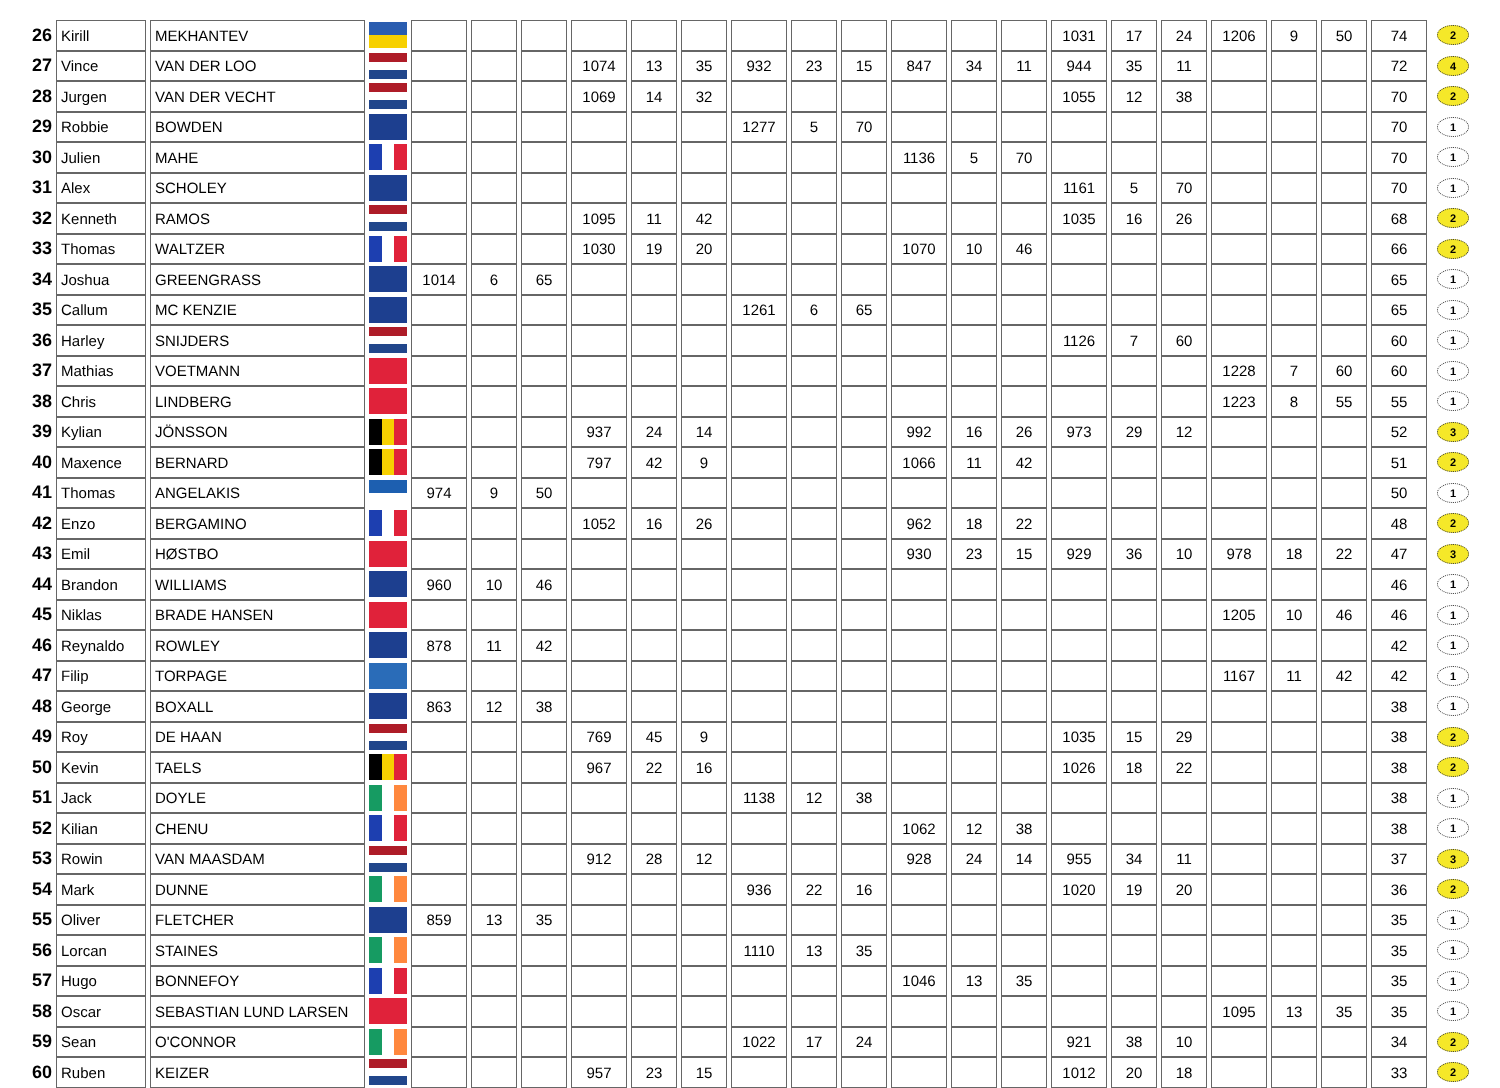| 26 | Kirill | MEKHANTEV | | | | | | | | | | | | | | 1031 | 17 | 24 | 1206 | 9 | 50 | 74 | 2 |
| 27 | Vince | VAN DER LOO | | | | | 1074 | 13 | 35 | 932 | 23 | 15 | 847 | 34 | 11 | 944 | 35 | 11 | | | | 72 | 4 |
| 28 | Jurgen | VAN DER VECHT | | | | | 1069 | 14 | 32 | | | | | | | 1055 | 12 | 38 | | | | 70 | 2 |
| 29 | Robbie | BOWDEN | | | | | | | | 1277 | 5 | 70 | | | | | | | | | | 70 | 1 |
| 30 | Julien | MAHE | | | | | | | | | | | 1136 | 5 | 70 | | | | | | | 70 | 1 |
| 31 | Alex | SCHOLEY | | | | | | | | | | | | | | 1161 | 5 | 70 | | | | 70 | 1 |
| 32 | Kenneth | RAMOS | | | | | 1095 | 11 | 42 | | | | | | | 1035 | 16 | 26 | | | | 68 | 2 |
| 33 | Thomas | WALTZER | | | | | 1030 | 19 | 20 | | | | 1070 | 10 | 46 | | | | | | | 66 | 2 |
| 34 | Joshua | GREENGRASS | | 1014 | 6 | 65 | | | | | | | | | | | | | | | | 65 | 1 |
| 35 | Callum | MC KENZIE | | | | | | | | 1261 | 6 | 65 | | | | | | | | | | 65 | 1 |
| 36 | Harley | SNIJDERS | | | | | | | | | | | | | | 1126 | 7 | 60 | | | | 60 | 1 |
| 37 | Mathias | VOETMANN | | | | | | | | | | | | | | | | | 1228 | 7 | 60 | 60 | 1 |
| 38 | Chris | LINDBERG | | | | | | | | | | | | | | | | | 1223 | 8 | 55 | 55 | 1 |
| 39 | Kylian | JÖNSSON | | | | | 937 | 24 | 14 | | | | 992 | 16 | 26 | 973 | 29 | 12 | | | | 52 | 3 |
| 40 | Maxence | BERNARD | | | | | 797 | 42 | 9 | | | | 1066 | 11 | 42 | | | | | | | 51 | 2 |
| 41 | Thomas | ANGELAKIS | | 974 | 9 | 50 | | | | | | | | | | | | | | | | 50 | 1 |
| 42 | Enzo | BERGAMINO | | | | | 1052 | 16 | 26 | | | | 962 | 18 | 22 | | | | | | | 48 | 2 |
| 43 | Emil | HØSTBO | | | | | | | | | | | 930 | 23 | 15 | 929 | 36 | 10 | 978 | 18 | 22 | 47 | 3 |
| 44 | Brandon | WILLIAMS | | 960 | 10 | 46 | | | | | | | | | | | | | | | | 46 | 1 |
| 45 | Niklas | BRADE HANSEN | | | | | | | | | | | | | | | | | 1205 | 10 | 46 | 46 | 1 |
| 46 | Reynaldo | ROWLEY | | 878 | 11 | 42 | | | | | | | | | | | | | | | | 42 | 1 |
| 47 | Filip | TORPAGE | | | | | | | | | | | | | | | | | 1167 | 11 | 42 | 42 | 1 |
| 48 | George | BOXALL | | 863 | 12 | 38 | | | | | | | | | | | | | | | | 38 | 1 |
| 49 | Roy | DE HAAN | | | | | 769 | 45 | 9 | | | | | | | 1035 | 15 | 29 | | | | 38 | 2 |
| 50 | Kevin | TAELS | | | | | 967 | 22 | 16 | | | | | | | 1026 | 18 | 22 | | | | 38 | 2 |
| 51 | Jack | DOYLE | | | | | | | | 1138 | 12 | 38 | | | | | | | | | | 38 | 1 |
| 52 | Kilian | CHENU | | | | | | | | | | | 1062 | 12 | 38 | | | | | | | 38 | 1 |
| 53 | Rowin | VAN MAASDAM | | | | | 912 | 28 | 12 | | | | 928 | 24 | 14 | 955 | 34 | 11 | | | | 37 | 3 |
| 54 | Mark | DUNNE | | | | | | | | 936 | 22 | 16 | | | | 1020 | 19 | 20 | | | | 36 | 2 |
| 55 | Oliver | FLETCHER | | 859 | 13 | 35 | | | | | | | | | | | | | | | | 35 | 1 |
| 56 | Lorcan | STAINES | | | | | | | | 1110 | 13 | 35 | | | | | | | | | | 35 | 1 |
| 57 | Hugo | BONNEFOY | | | | | | | | | | | 1046 | 13 | 35 | | | | | | | 35 | 1 |
| 58 | Oscar | SEBASTIAN LUND LARSEN | | | | | | | | | | | | | | | | | 1095 | 13 | 35 | 35 | 1 |
| 59 | Sean | O'CONNOR | | | | | | | | 1022 | 17 | 24 | | | | 921 | 38 | 10 | | | | 34 | 2 |
| 60 | Ruben | KEIZER | | | | | 957 | 23 | 15 | | | | | | | 1012 | 20 | 18 | | | | 33 | 2 |